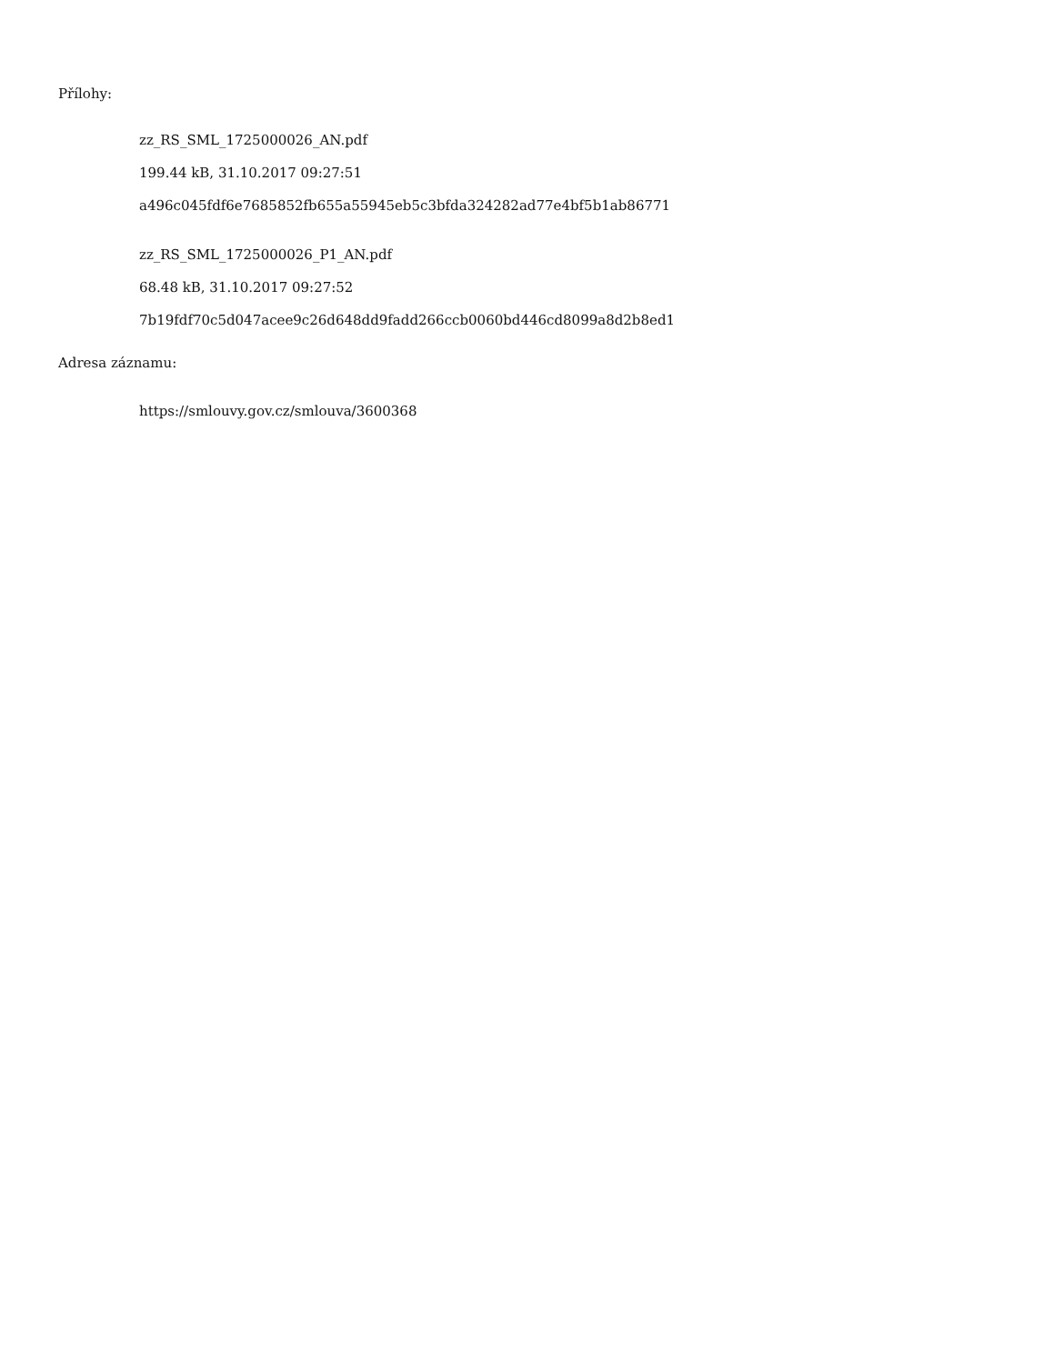Přílohy:
zz_RS_SML_1725000026_AN.pdf
199.44 kB, 31.10.2017 09:27:51
a496c045fdf6e7685852fb655a55945eb5c3bfda324282ad77e4bf5b1ab86771
zz_RS_SML_1725000026_P1_AN.pdf
68.48 kB, 31.10.2017 09:27:52
7b19fdf70c5d047acee9c26d648dd9fadd266ccb0060bd446cd8099a8d2b8ed1
Adresa záznamu:
https://smlouvy.gov.cz/smlouva/3600368